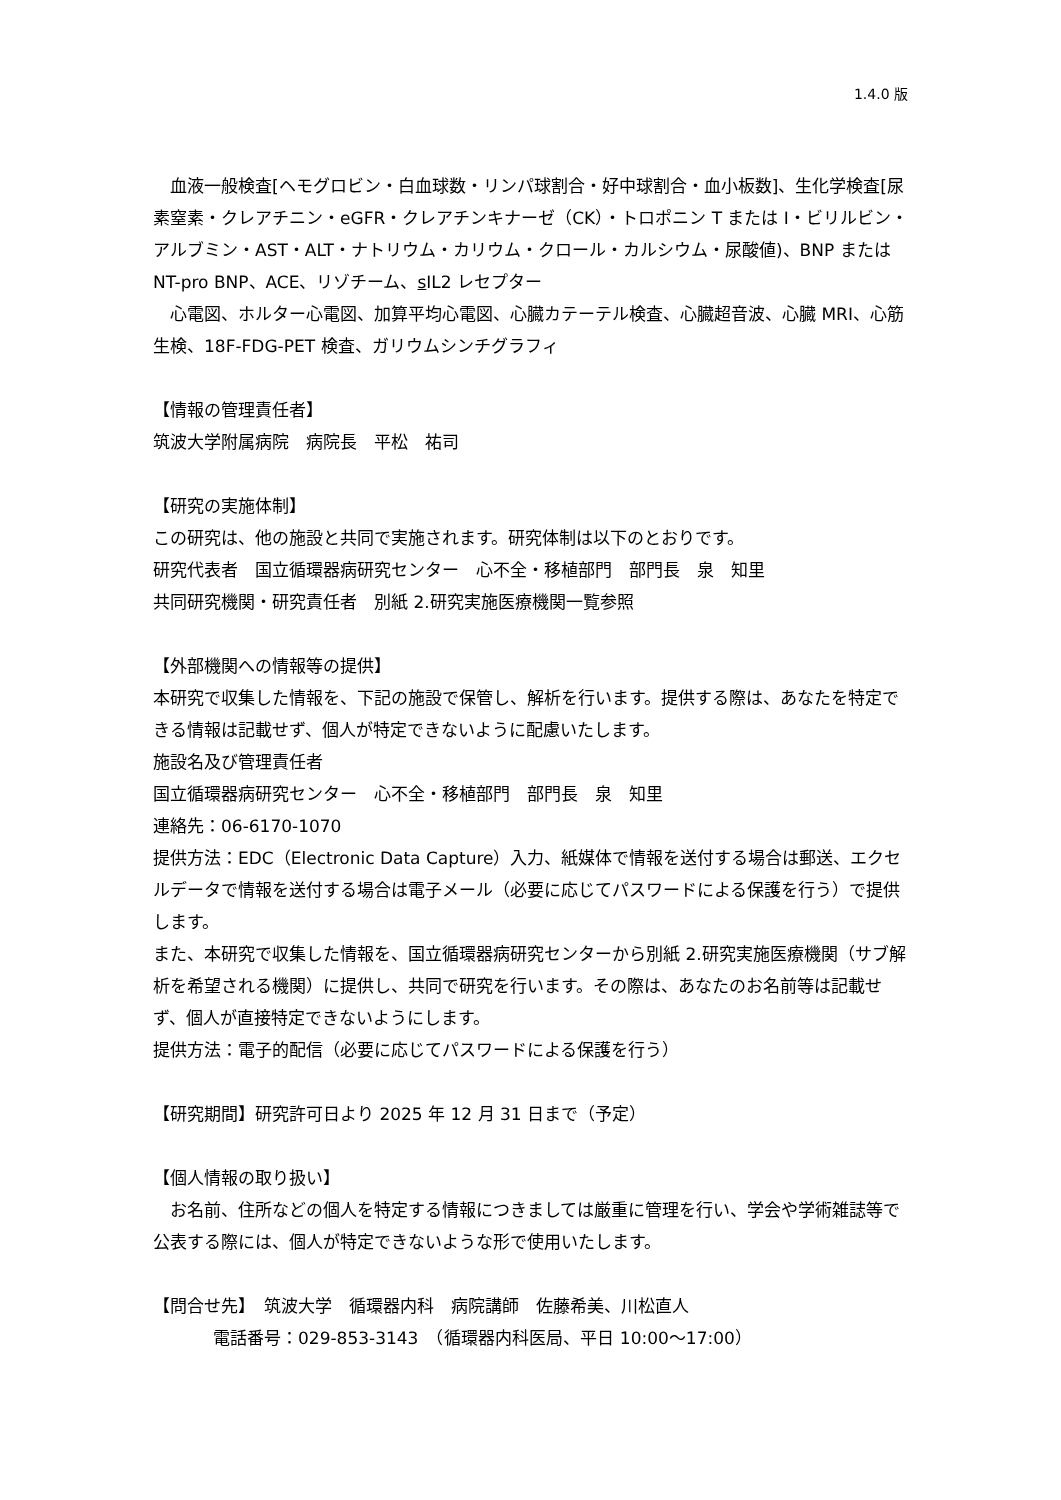1.4.0 版
　血液一般検査[ヘモグロビン・白血球数・リンパ球割合・好中球割合・血小板数]、生化学検査[尿素窒素・クレアチニン・eGFR・クレアチンキナーゼ（CK）・トロポニン T または I・ビリルビン・アルブミン・AST・ALT・ナトリウム・カリウム・クロール・カルシウム・尿酸値)、BNP または NT-pro BNP、ACE、リゾチーム、s IL2 レセプター
　心電図、ホルター心電図、加算平均心電図、心臓カテーテル検査、心臓超音波、心臓 MRI、心筋生検、18F-FDG-PET 検査、ガリウムシンチグラフィ
【情報の管理責任者】
筑波大学附属病院　病院長　平松　祐司
【研究の実施体制】
この研究は、他の施設と共同で実施されます。研究体制は以下のとおりです。
研究代表者　国立循環器病研究センター　心不全・移植部門　部門長　泉　知里
共同研究機関・研究責任者　別紙 2.研究実施医療機関一覧参照
【外部機関への情報等の提供】
本研究で収集した情報を、下記の施設で保管し、解析を行います。提供する際は、あなたを特定できる情報は記載せず、個人が特定できないように配慮いたします。
施設名及び管理責任者
国立循環器病研究センター　心不全・移植部門　部門長　泉　知里
連絡先：06-6170-1070
提供方法：EDC（Electronic Data Capture）入力、紙媒体で情報を送付する場合は郵送、エクセルデータで情報を送付する場合は電子メール（必要に応じてパスワードによる保護を行う）で提供します。
また、本研究で収集した情報を、国立循環器病研究センターから別紙 2.研究実施医療機関（サブ解析を希望される機関）に提供し、共同で研究を行います。その際は、あなたのお名前等は記載せず、個人が直接特定できないようにします。
提供方法：電子的配信（必要に応じてパスワードによる保護を行う）
【研究期間】研究許可日より 2025 年 12 月 31 日まで（予定）
【個人情報の取り扱い】
　お名前、住所などの個人を特定する情報につきましては厳重に管理を行い、学会や学術雑誌等で公表する際には、個人が特定できないような形で使用いたします。
【問合せ先】　筑波大学　循環器内科　病院講師　佐藤希美、川松直人
電話番号：029-853-3143　（循環器内科医局、平日 10:00～17:00）